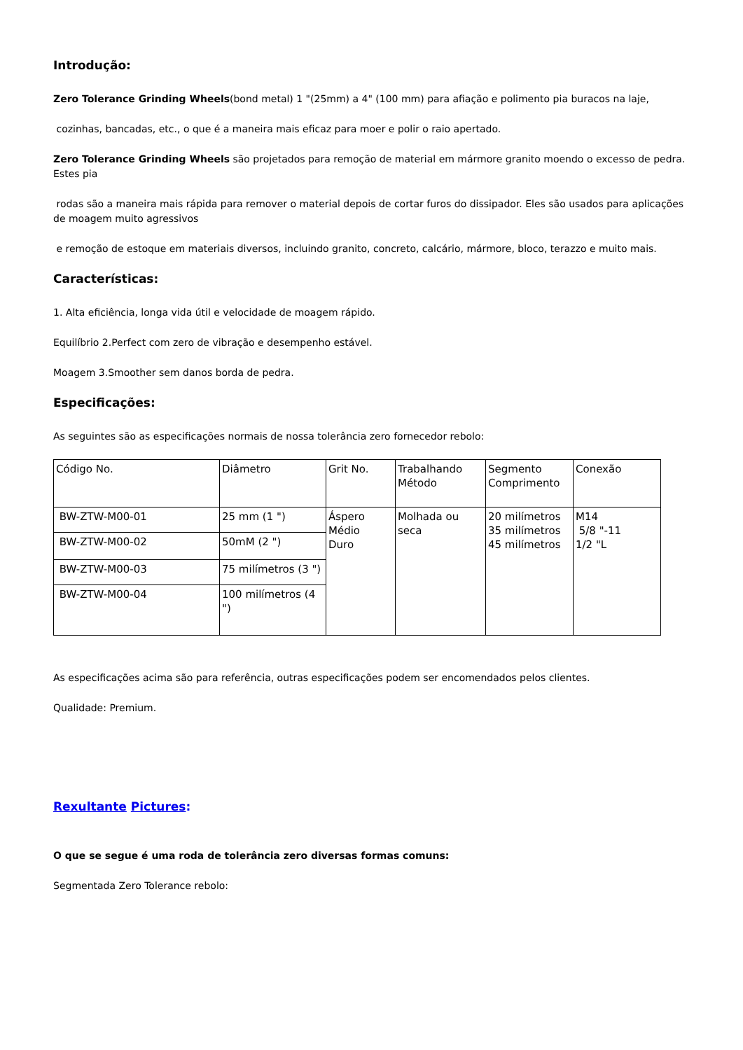Introdução:
Zero Tolerance Grinding Wheels(bond metal) 1 "(25mm) a 4" (100 mm) para afiação e polimento pia buracos na laje,
cozinhas, bancadas, etc., o que é a maneira mais eficaz para moer e polir o raio apertado.
Zero Tolerance Grinding Wheels são projetados para remoção de material em mármore granito moendo o excesso de pedra. Estes pia
rodas são a maneira mais rápida para remover o material depois de cortar furos do dissipador. Eles são usados para aplicações de moagem muito agressivos
e remoção de estoque em materiais diversos, incluindo granito, concreto, calcário, mármore, bloco, terazzo e muito mais.
Características:
1. Alta eficiência, longa vida útil e velocidade de moagem rápido.
Equilíbrio 2.Perfect com zero de vibração e desempenho estável.
Moagem 3.Smoother sem danos borda de pedra.
Especificações:
As seguintes são as especificações normais de nossa tolerância zero fornecedor rebolo:
| Código No. | Diâmetro | Grit No. | Trabalhando Método | Segmento Comprimento | Conexão |
| BW-ZTW-M00-01 | 25 mm (1 ") | Áspero Médio Duro | Molhada ou seca | 20 milímetros 35 milímetros 45 milímetros | M14 5/8 "-11 1/2 "L |
| BW-ZTW-M00-02 | 50mM (2 ") | | | | |
| BW-ZTW-M00-03 | 75 milímetros (3 ") | | | | |
| BW-ZTW-M00-04 | 100 milímetros (4 ") | | | | |
As especificações acima são para referência, outras especificações podem ser encomendados pelos clientes.
Qualidade: Premium.
Rexultante Pictures:
O que se segue é uma roda de tolerância zero diversas formas comuns:
Segmentada Zero Tolerance rebolo: